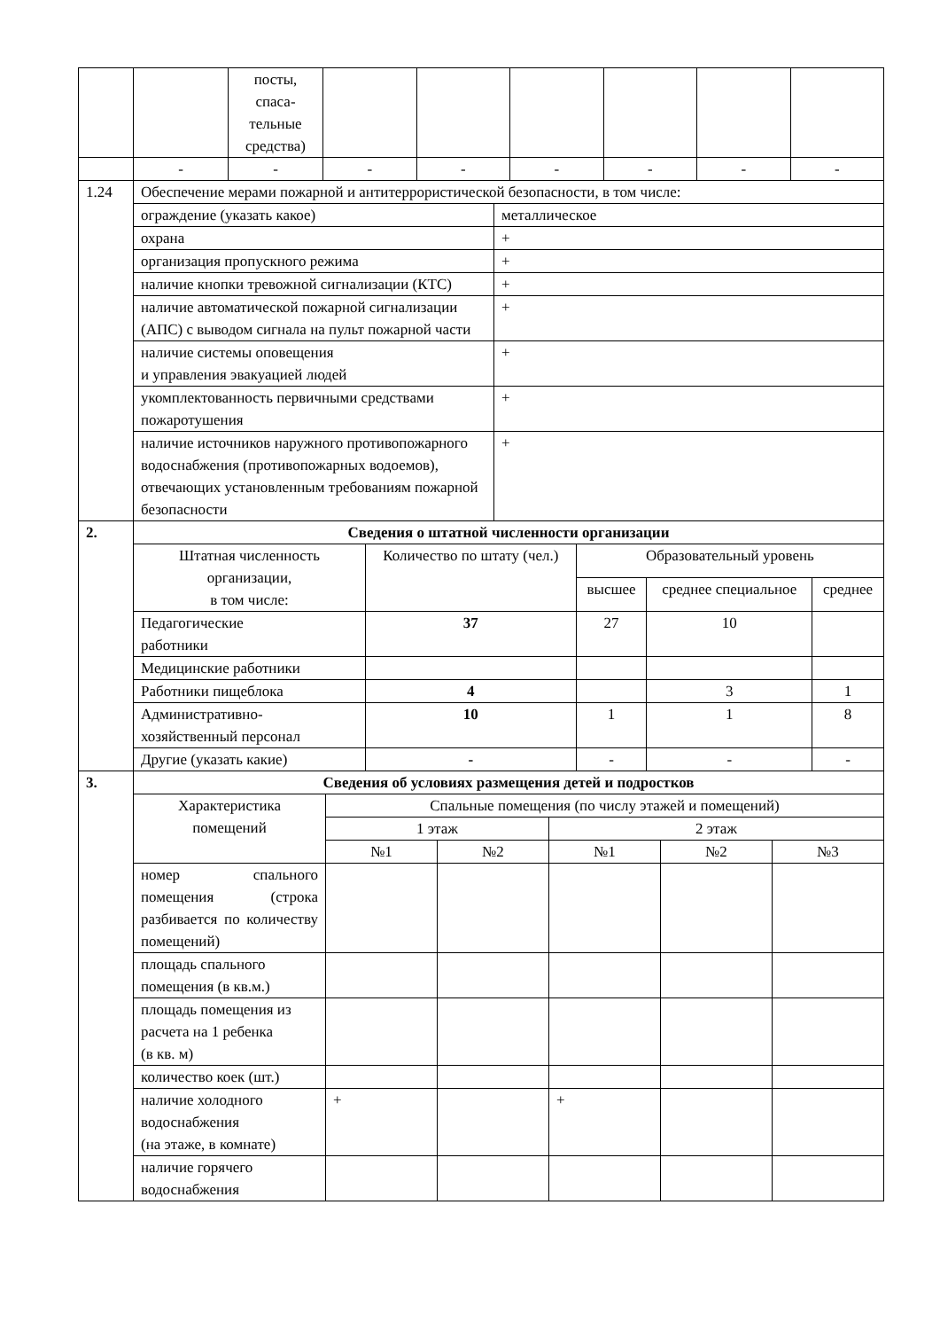| | | посты, спаса- тельные средства) | | | | | | |
| | - | - | - | - | - | - | - | - |
| 1.24 | Обеспечение мерами пожарной и антитеррористической безопасности, в том числе: | |
| | ограждение (указать какое) | металлическое |
| | охрана | + |
| | организация пропускного режима | + |
| | наличие кнопки тревожной сигнализации (КТС) | + |
| | наличие автоматической пожарной сигнализации (АПС) с выводом сигнала на пульт пожарной части | + |
| | наличие системы оповещения и управления эвакуацией людей | + |
| | укомплектованность первичными средствами пожаротушения | + |
| | наличие источников наружного противопожарного водоснабжения (противопожарных водоемов), отвечающих установленным требованиям пожарной безопасности | + |
| 2. | Сведения о штатной численности организации | | | | |
| | Штатная численность организации, в том числе: | Количество по штату (чел.) | Образовательный уровень | | |
| | | | высшее | среднее специальное | среднее |
| | Педагогические работники | 37 | 27 | 10 | |
| | Медицинские работники | | | | |
| | Работники пищеблока | 4 | | 3 | 1 |
| | Административно-хозяйственный персонал | 10 | 1 | 1 | 8 |
| | Другие (указать какие) | - | - | - | - |
| 3. | Сведения об условиях размещения детей и подростков | | | | | |
| | Характеристика помещений | Спальные помещения (по числу этажей и помещений) | | | | |
| | | 1 этаж | | 2 этаж | | |
| | | №1 | №2 | №1 | №2 | №3 |
| | номер спального помещения (строка разбивается по количеству помещений) | | | | | |
| | площадь спального помещения (в кв.м.) | | | | | |
| | площадь помещения из расчета на 1 ребенка (в кв. м) | | | | | |
| | количество коек (шт.) | | | | | |
| | наличие холодного водоснабжения (на этаже, в комнате) | + | | + | | |
| | наличие горячего водоснабжения | | | | | |